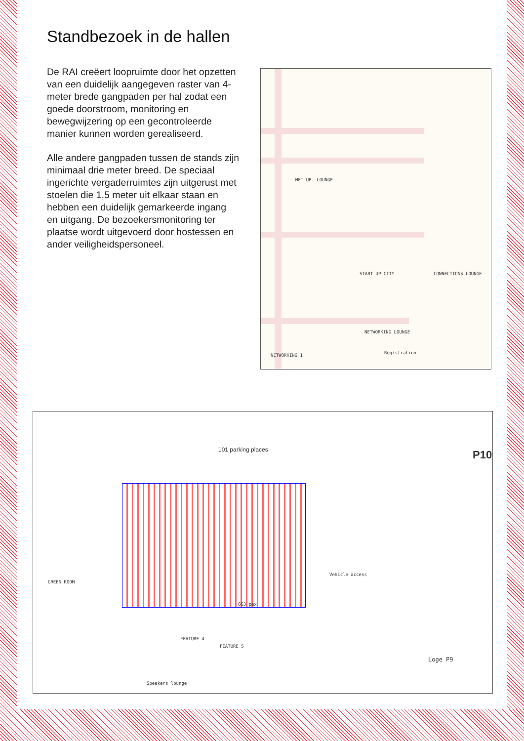Standbezoek in de hallen
De RAI creëert loopruimte door het opzetten van een duidelijk aangegeven raster van 4-meter brede gangpaden per hal zodat een goede doorstroom, monitoring en bewegwijzering op een gecontroleerde manier kunnen worden gerealiseerd.
Alle andere gangpaden tussen de stands zijn minimaal drie meter breed. De speciaal ingerichte vergaderruimtes zijn uitgerust met stoelen die 1,5 meter uit elkaar staan en hebben een duidelijk gemarkeerde ingang en uitgang. De bezoekersmonitoring ter plaatse wordt uitgevoerd door hostessen en ander veiligheidspersoneel.
MET UP. LOUNGE
START UP CITY CONNECTIONS LOUNGE
NETWORKING LOUNGE
NETWORKING 1 Registration
101 parking places P10
653 pax
Vehicle access
FEATURE 4
FEATURE 5
Speakers lounge
Loge P9
GREEN ROOM